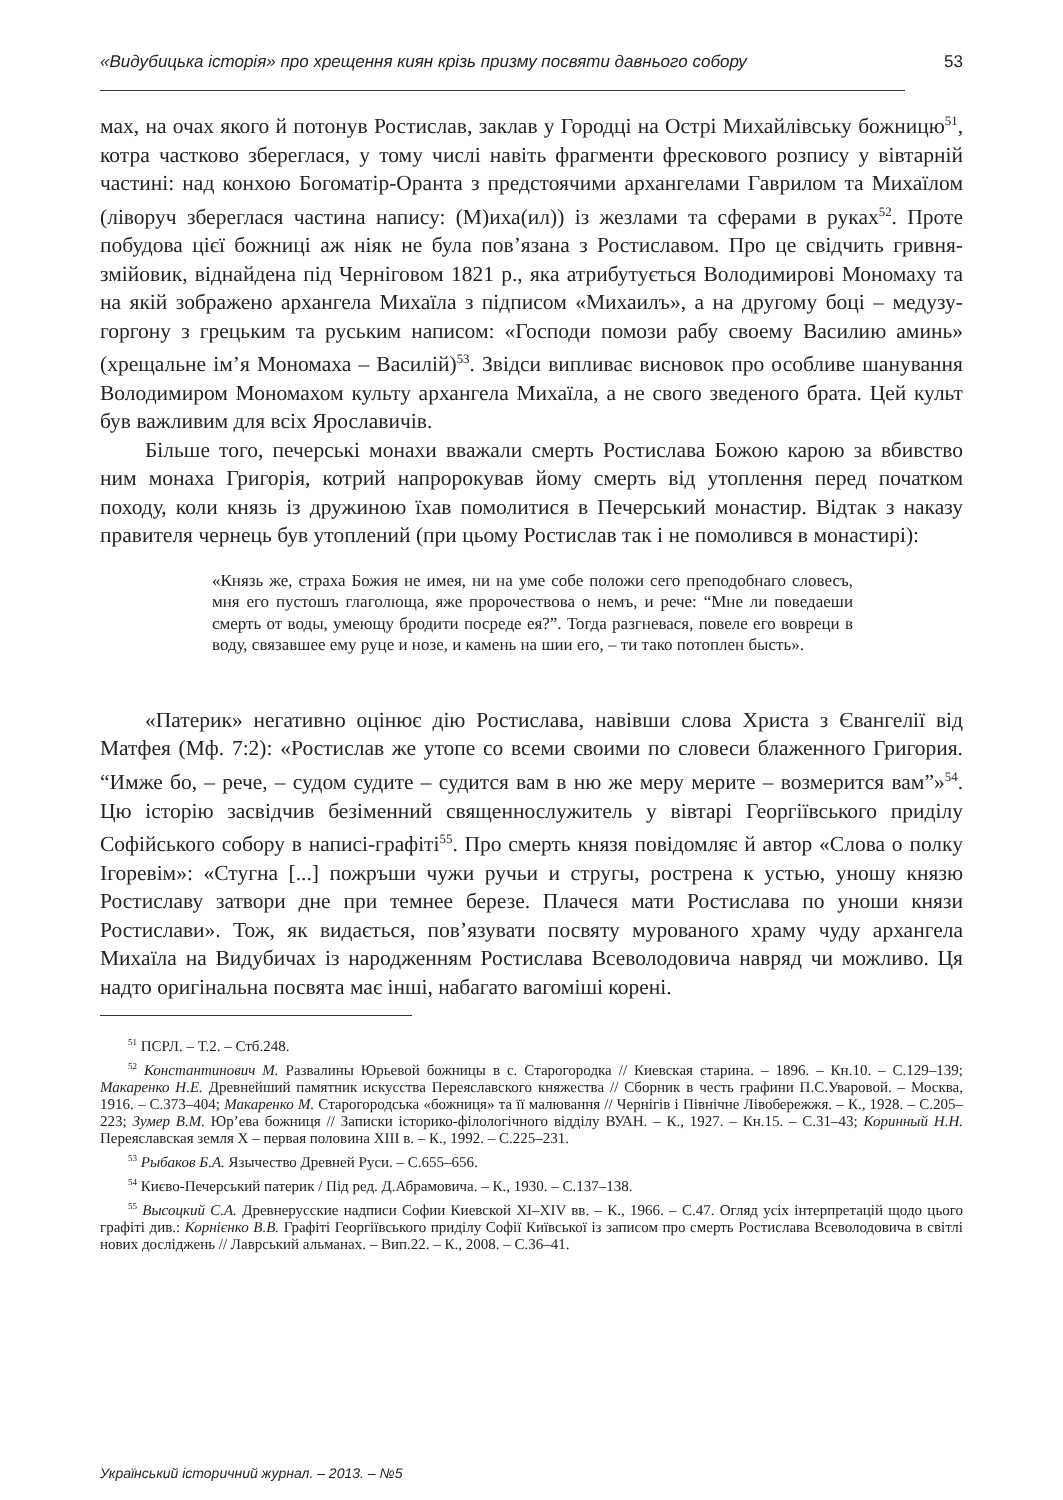«Видубицька історія» про хрещення киян крізь призму посвяти давнього собору 53
мах, на очах якого й потонув Ростислав, заклав у Городці на Острі Михайлівську божницю<sup>51</sup>, котра частково збереглася, у тому числі навіть фрагменти фрескового розпису у вівтарній частині: над конхою Богоматір-Оранта з предстоячими архангелами Гаврилом та Михаїлом (ліворуч збереглася частина напису: (М)иха(ил)) із жезлами та сферами в руках<sup>52</sup>. Проте побудова цієї божниці аж ніяк не була пов’язана з Ростиславом. Про це свідчить гривня-змійовик, віднайдена під Черніговом 1821 р., яка атрибутується Володимирові Мономаху та на якій зображено архангела Михаїла з підписом «Михаилъ», а на другому боці – медузу-горгону з грецьким та руським написом: «Господи помози рабу своему Василию аминь» (хрещальне ім’я Мономаха – Василій)<sup>53</sup>. Звідси випливає висновок про особливе шанування Володимиром Мономахом культу архангела Михаїла, а не свого зведеного брата. Цей культ був важливим для всіх Ярославичів.
Більше того, печерські монахи вважали смерть Ростислава Божою карою за вбивство ним монаха Григорія, котрий напророкував йому смерть від утоплення перед початком походу, коли князь із дружиною їхав помолитися в Печерський монастир. Відтак з наказу правителя чернець був утоплений (при цьому Ростислав так і не помолився в монастирі):
«Князь же, страха Божия не имея, ни на уме собе положи сего преподобнаго словесъ, мня его пустошъ глаголюща, яже пророчествова о немъ, и рече: “Мне ли поведаеши смерть от воды, умеющу бродити посреде ея?”. Тогда разгневася, повеле его вовреци в воду, связавшее ему руце и нозе, и камень на шии его, – ти тако потоплен бысть».
«Патерик» негативно оцінює дію Ростислава, навівши слова Христа з Євангелії від Матфея (Мф. 7:2): «Ростислав же утопе со всеми своими по словеси блаженного Григория. “Имже бо, – рече, – судом судите – судится вам в ню же меру мерите – возмерится вам”»<sup>54</sup>. Цю історію засвідчив безіменний священнослужитель у вівтарі Георгіївського приділу Софійського собору в написі-графіті<sup>55</sup>. Про смерть князя повідомляє й автор «Слова о полку Ігоревім»: «Стугна [...] пожръши чужи ручьи и стругы, рострена к устью, уношу князю Ростиславу затвори дне при темнее березе. Плачеся мати Ростислава по уноши князи Ростислави». Тож, як видається, пов’язувати посвяту мурованого храму чуду архангела Михаїла на Видубичах із народженням Ростислава Всеволодовича навряд чи можливо. Ця надто оригінальна посвята має інші, набагато вагоміші корені.
<sup>51</sup> ПСРЛ. – Т.2. – Стб.248.
<sup>52</sup> Константинович М. Развалины Юрьевой божницы в с. Старогородка // Киевская старина. – 1896. – Кн.10. – С.129–139; Макаренко Н.Е. Древнейший памятник искусства Переяславского княжества // Сборник в честь графини П.С.Уваровой. – Москва, 1916. – С.373–404; Макаренко М. Старогородська «божниця» та її малювання // Чернігів і Північне Лівобережжя. – К., 1928. – С.205–223; Зумер В.М. Юр’ева божниця // Записки історико-філологічного відділу ВУАН. – К., 1927. – Кн.15. – С.31–43; Коринный Н.Н. Переяславская земля X – первая половина XIII в. – К., 1992. – С.225–231.
<sup>53</sup> Рыбаков Б.А. Язычество Древней Руси. – С.655–656.
<sup>54</sup> Києво-Печерський патерик / Під ред. Д.Абрамовича. – К., 1930. – С.137–138.
<sup>55</sup> Высоцкий С.А. Древнерусские надписи Софии Киевской XI–XIV вв. – К., 1966. – С.47. Огляд усіх інтерпретацій щодо цього графіті див.: Корнієнко В.В. Графіті Георгіївського приділу Софії Київської із записом про смерть Ростислава Всеволодовича в світлі нових досліджень // Лаврський альманах. – Вип.22. – К., 2008. – С.36–41.
Український історичний журнал. – 2013. – №5